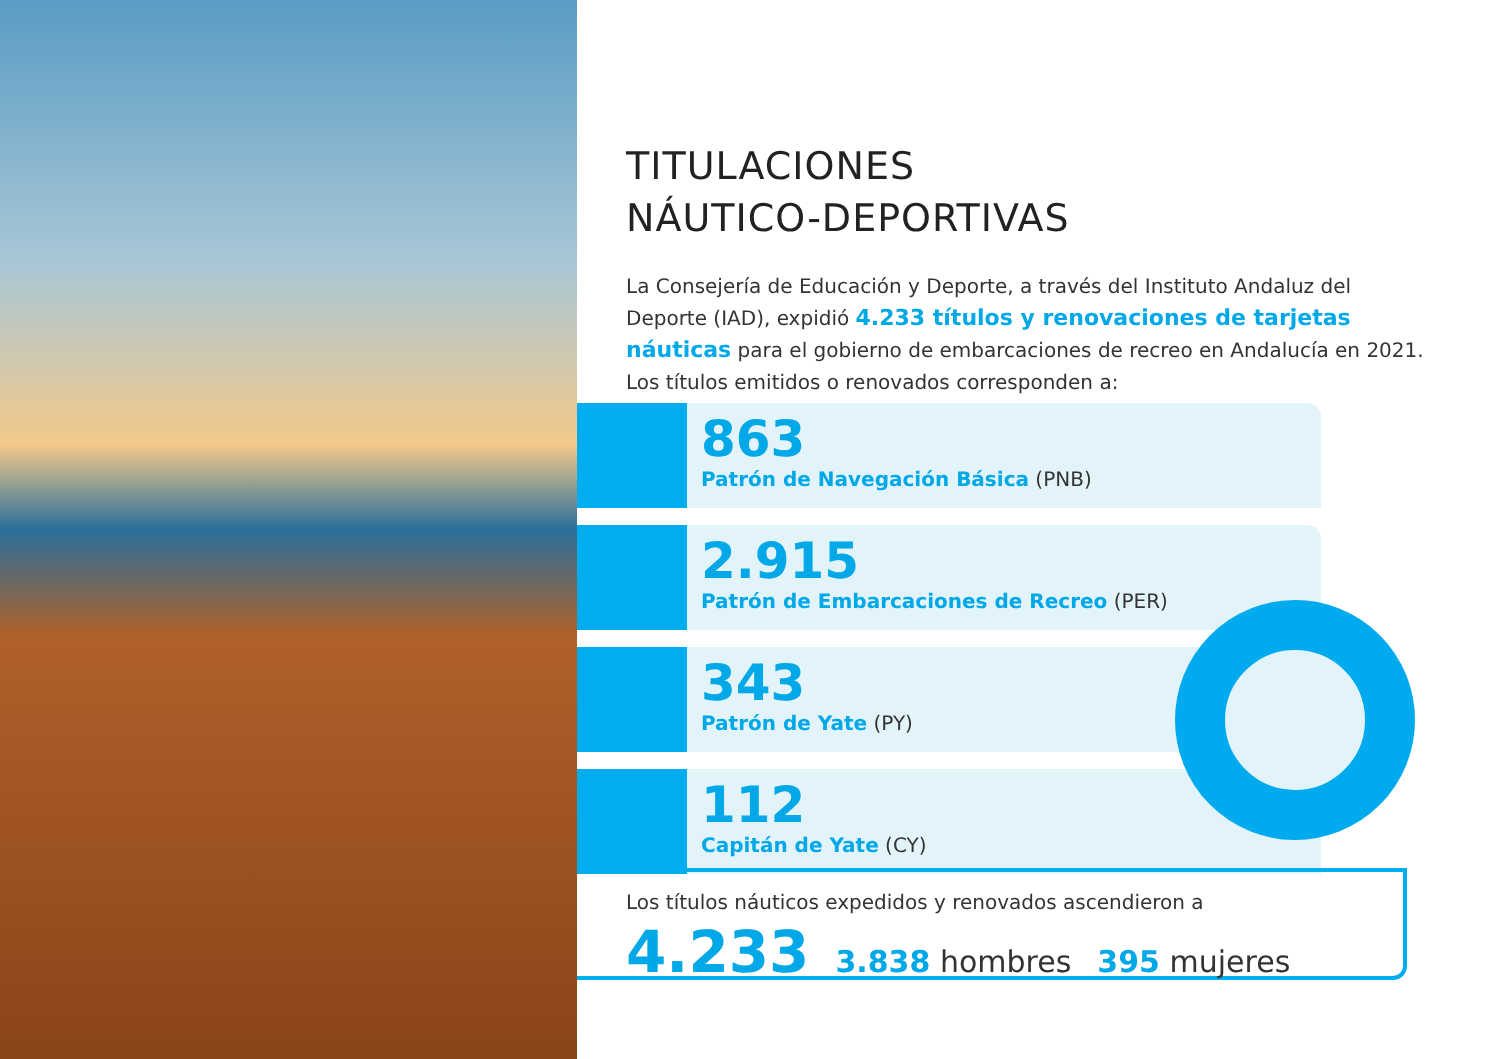TITULACIONES
NÁUTICO-DEPORTIVAS
La Consejería de Educación y Deporte, a través del Instituto Andaluz del Deporte (IAD), expidió 4.233 títulos y renovaciones de tarjetas náuticas para el gobierno de embarcaciones de recreo en Andalucía en 2021.
Los títulos emitidos o renovados corresponden a:
863
Patrón de Navegación Básica (PNB)
2.915
Patrón de Embarcaciones de Recreo (PER)
343
Patrón de Yate (PY)
112
Capitán de Yate (CY)
Los títulos náuticos expedidos y renovados ascendieron a
4.233 3.838 hombres 395 mujeres